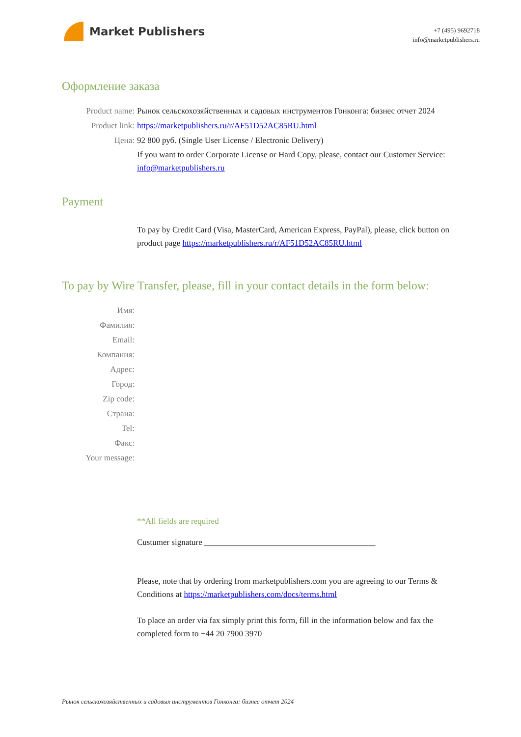Market Publishers
+7 (495) 9692718
info@marketpublishers.ru
Оформление заказа
Product name: Рынок сельскохозяйственных и садовых инструментов Гонконга: бизнес отчет 2024
Product link: https://marketpublishers.ru/r/AF51D52AC85RU.html
Цена: 92 800 руб. (Single User License / Electronic Delivery)
If you want to order Corporate License or Hard Copy, please, contact our Customer Service: info@marketpublishers.ru
Payment
To pay by Credit Card (Visa, MasterCard, American Express, PayPal), please, click button on product page https://marketpublishers.ru/r/AF51D52AC85RU.html
To pay by Wire Transfer, please, fill in your contact details in the form below:
Имя:
Фамилия:
Email:
Компания:
Адрес:
Город:
Zip code:
Страна:
Tel:
Факс:
Your message:
**All fields are required
Custumer signature _________________________________________
Please, note that by ordering from marketpublishers.com you are agreeing to our Terms & Conditions at https://marketpublishers.com/docs/terms.html
To place an order via fax simply print this form, fill in the information below and fax the completed form to +44 20 7900 3970
Рынок сельскохозяйственных и садовых инструментов Гонконга: бизнес отчет 2024